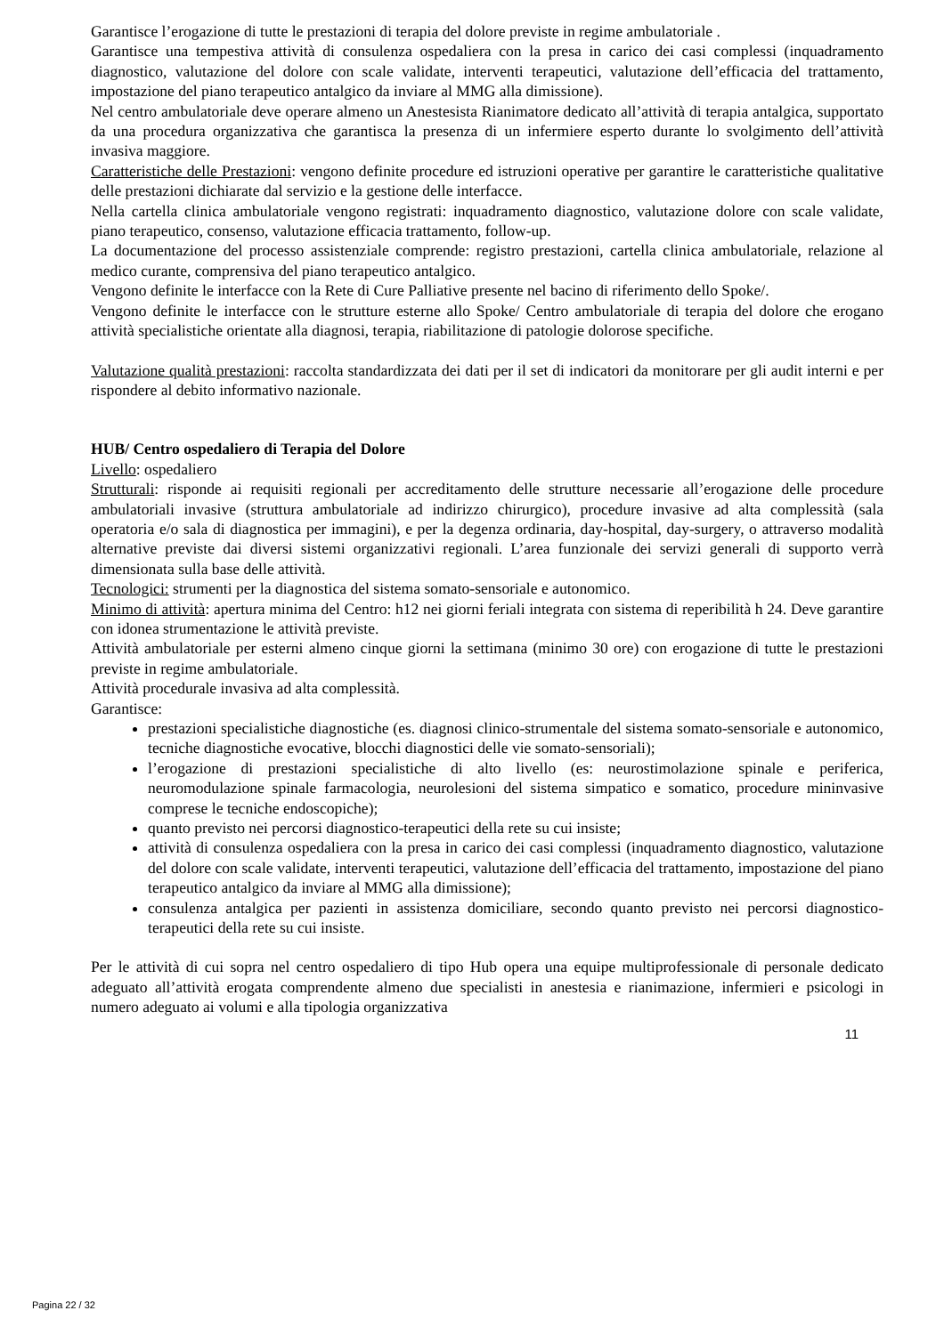Garantisce l’erogazione di tutte le prestazioni di terapia del dolore previste in regime ambulatoriale .
Garantisce una tempestiva attività di consulenza ospedaliera con la presa in carico dei casi complessi (inquadramento diagnostico, valutazione del dolore con scale validate, interventi terapeutici, valutazione dell’efficacia del trattamento, impostazione del piano terapeutico antalgico da inviare al MMG alla dimissione).
Nel centro ambulatoriale deve operare almeno un Anestesista Rianimatore dedicato all’attività di terapia antalgica, supportato da una procedura organizzativa che garantisca la presenza di un infermiere esperto durante lo svolgimento dell’attività invasiva maggiore.
Caratteristiche delle Prestazioni: vengono definite procedure ed istruzioni operative per garantire le caratteristiche qualitative delle prestazioni dichiarate dal servizio e la gestione delle interfacce.
Nella cartella clinica ambulatoriale vengono registrati: inquadramento diagnostico, valutazione dolore con scale validate, piano terapeutico, consenso, valutazione efficacia trattamento, follow-up.
La documentazione del processo assistenziale comprende: registro prestazioni, cartella clinica ambulatoriale, relazione al medico curante, comprensiva del piano terapeutico antalgico.
Vengono definite le interfacce con la Rete di Cure Palliative presente nel bacino di riferimento dello Spoke/.
Vengono definite le interfacce con le strutture esterne allo Spoke/ Centro ambulatoriale di terapia del dolore che erogano attività specialistiche orientate alla diagnosi, terapia, riabilitazione di patologie dolorose specifiche.
Valutazione qualità prestazioni: raccolta standardizzata dei dati per il set di indicatori da monitorare per gli audit interni e per rispondere al debito informativo nazionale.
HUB/ Centro ospedaliero di Terapia del Dolore
Livello: ospedaliero
Strutturali: risponde ai requisiti regionali per accreditamento delle strutture necessarie all’erogazione delle procedure ambulatoriali invasive (struttura ambulatoriale ad indirizzo chirurgico), procedure invasive ad alta complessità (sala operatoria e/o sala di diagnostica per immagini), e per la degenza ordinaria, day-hospital, day-surgery, o attraverso modalità alternative previste dai diversi sistemi organizzativi regionali. L’area funzionale dei servizi generali di supporto verrà dimensionata sulla base delle attività.
Tecnologici: strumenti per la diagnostica del sistema somato-sensoriale e autonomico.
Minimo di attività: apertura minima del Centro: h12 nei giorni feriali integrata con sistema di reperibilità h 24. Deve garantire con idonea strumentazione le attività previste.
Attività ambulatoriale per esterni almeno cinque giorni la settimana (minimo 30 ore) con erogazione di tutte le prestazioni previste in regime ambulatoriale.
Attività procedurale invasiva ad alta complessità.
Garantisce:
prestazioni specialistiche diagnostiche (es. diagnosi clinico-strumentale del sistema somato-sensoriale e autonomico, tecniche diagnostiche evocative, blocchi diagnostici delle vie somato-sensoriali);
l’erogazione di prestazioni specialistiche di alto livello (es: neurostimolazione spinale e periferica, neuromodulazione spinale farmacologia, neurolesioni del sistema simpatico e somatico, procedure mininvasive comprese le tecniche endoscopiche);
quanto previsto nei percorsi diagnostico-terapeutici della rete su cui insiste;
attività di consulenza ospedaliera con la presa in carico dei casi complessi (inquadramento diagnostico, valutazione del dolore con scale validate, interventi terapeutici, valutazione dell’efficacia del trattamento, impostazione del piano terapeutico antalgico da inviare al MMG alla dimissione);
consulenza antalgica per pazienti in assistenza domiciliare, secondo quanto previsto nei percorsi diagnostico-terapeutici della rete su cui insiste.
Per le attività di cui sopra nel centro ospedaliero di tipo Hub opera una equipe multiprofessionale di personale dedicato adeguato all’attività erogata comprendente almeno due specialisti in anestesia e rianimazione, infermieri e psicologi in numero adeguato ai volumi e alla tipologia organizzativa
11
Pagina 22 / 32